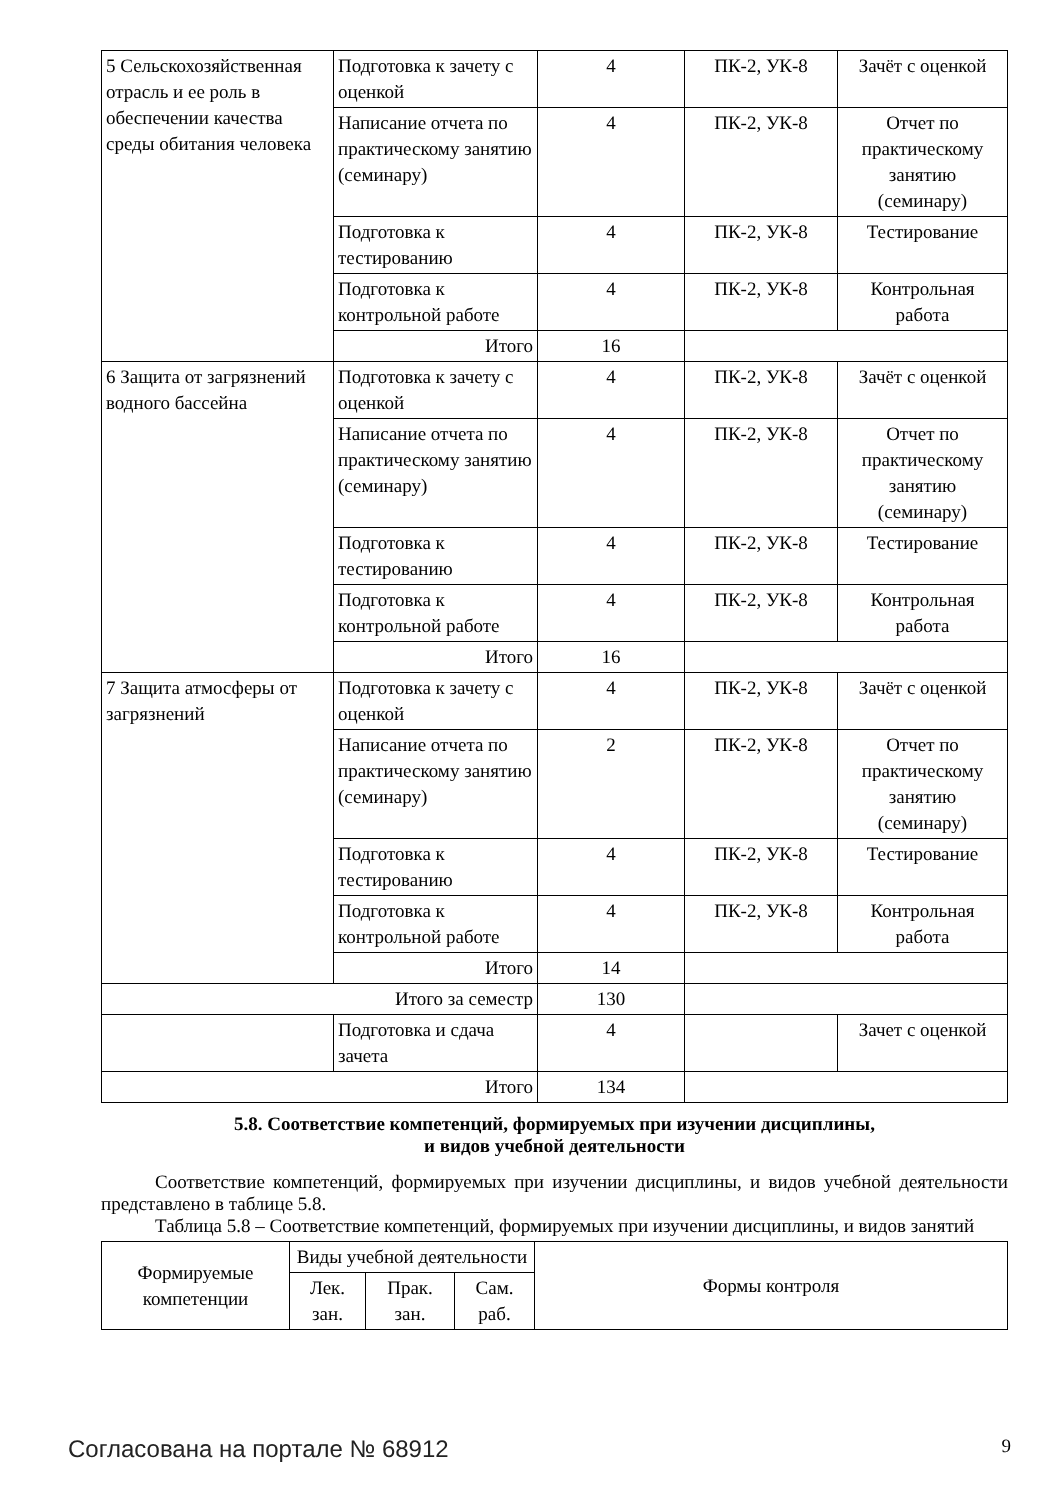| 5 Сельскохозяйственная отрасль и ее роль в обеспечении качества среды обитания человека | Подготовка к зачету с оценкой | 4 | ПК-2, УК-8 | Зачёт с оценкой |
| | Написание отчета по практическому занятию (семинару) | 4 | ПК-2, УК-8 | Отчет по практическому занятию (семинару) |
| | Подготовка к тестированию | 4 | ПК-2, УК-8 | Тестирование |
| | Подготовка к контрольной работе | 4 | ПК-2, УК-8 | Контрольная работа |
| | Итого | 16 | | |
| 6 Защита от загрязнений водного бассейна | Подготовка к зачету с оценкой | 4 | ПК-2, УК-8 | Зачёт с оценкой |
| | Написание отчета по практическому занятию (семинару) | 4 | ПК-2, УК-8 | Отчет по практическому занятию (семинару) |
| | Подготовка к тестированию | 4 | ПК-2, УК-8 | Тестирование |
| | Подготовка к контрольной работе | 4 | ПК-2, УК-8 | Контрольная работа |
| | Итого | 16 | | |
| 7 Защита атмосферы от загрязнений | Подготовка к зачету с оценкой | 4 | ПК-2, УК-8 | Зачёт с оценкой |
| | Написание отчета по практическому занятию (семинару) | 2 | ПК-2, УК-8 | Отчет по практическому занятию (семинару) |
| | Подготовка к тестированию | 4 | ПК-2, УК-8 | Тестирование |
| | Подготовка к контрольной работе | 4 | ПК-2, УК-8 | Контрольная работа |
| | Итого | 14 | | |
| Итого за семестр | | 130 | | |
| | Подготовка и сдача зачета | 4 | | Зачет с оценкой |
| Итого | | 134 | | |
5.8. Соответствие компетенций, формируемых при изучении дисциплины,
и видов учебной деятельности
Соответствие компетенций, формируемых при изучении дисциплины, и видов учебной деятельности представлено в таблице 5.8.
Таблица 5.8 – Соответствие компетенций, формируемых при изучении дисциплины, и видов занятий
| Формируемые компетенции | Виды учебной деятельности | | | Формы контроля |
| --- | --- | --- | --- | --- |
| | Лек. зан. | Прак. зан. | Сам. раб. | |
Согласована на портале № 68912 9